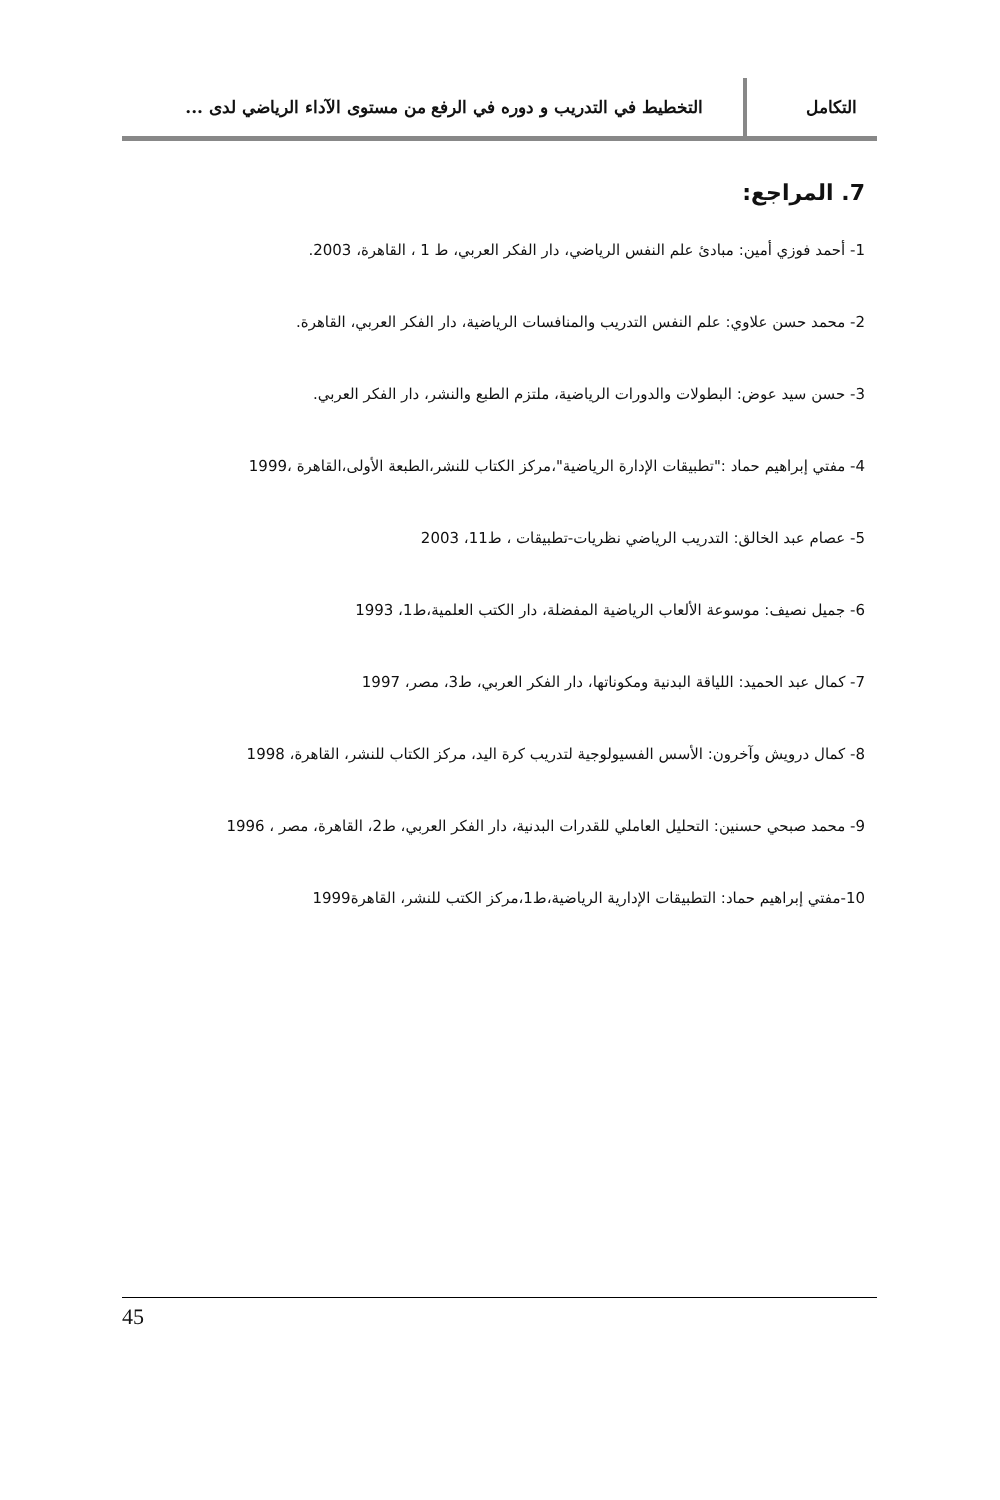التكامل
التخطيط في التدريب و دوره في الرفع من مستوى الآداء الرياضي لدى ...
7. المراجع:
1- أحمد فوزي أمين: مبادئ علم النفس الرياضي، دار الفكر العربي، ط 1 ، القاهرة، 2003.
2- محمد حسن علاوي: علم النفس التدريب والمنافسات الرياضية، دار الفكر العربي، القاهرة.
3- حسن سيد عوض: البطولات والدورات الرياضية، ملتزم الطبع والنشر، دار الفكر العربي.
4- مفتي إبراهيم حماد :"تطبيقات الإدارة الرياضية"،مركز الكتاب للنشر،الطبعة الأولى،القاهرة ،1999
5- عصام عبد الخالق: التدريب الرياضي نظريات-تطبيقات ، ط11، 2003
6- جميل نصيف: موسوعة الألعاب الرياضية المفضلة، دار الكتب العلمية،ط1، 1993
7- كمال عبد الحميد: اللياقة البدنية ومكوناتها، دار الفكر العربي، ط3، مصر، 1997
8- كمال درويش وآخرون: الأسس الفسيولوجية لتدريب كرة اليد، مركز الكتاب للنشر، القاهرة، 1998
9- محمد صبحي حسنين: التحليل العاملي للقدرات البدنية، دار الفكر العربي، ط2، القاهرة، مصر ، 1996
10-مفتي إبراهيم حماد: التطبيقات الإدارية الرياضية،ط1،مركز الكتب للنشر، القاهرة1999
45